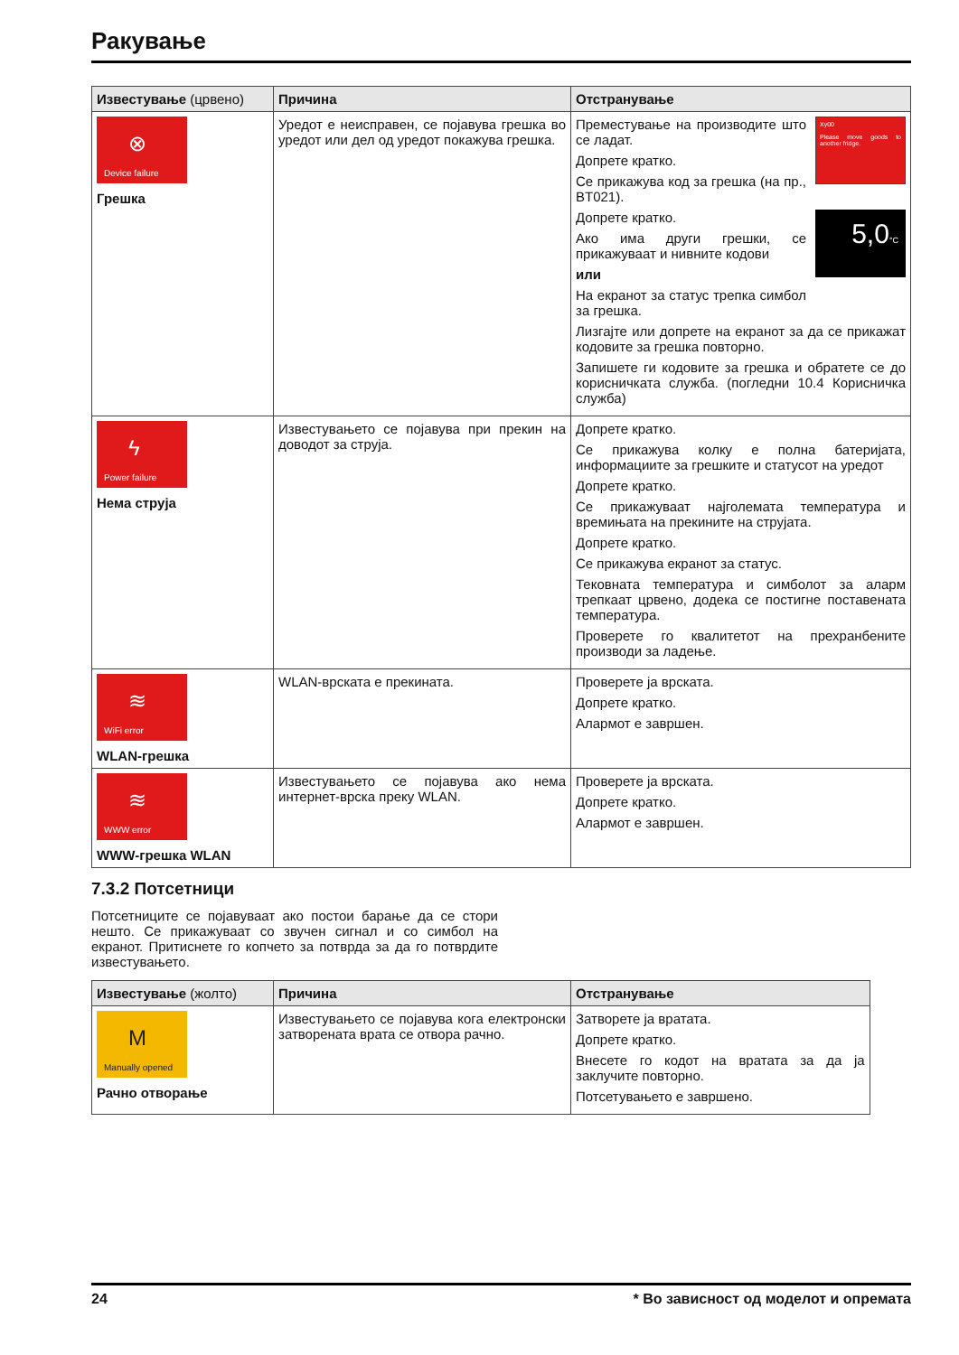Ракување
| Известување (црвено) | Причина | Отстранување |
| --- | --- | --- |
| ⊗ Device failure Грешка | Уредот е неисправен, се појавува грешка во уредот или дел од уредот покажува грешка. | Преместување на производите што се ладат. Допрете кратко. Се прикажува код за грешка (на пр., BT021). Xy00 Please move goods to another fridge. Допрете кратко. Ако има други грешки, се прикажуваат и нивните кодови или На екранот за статус трепка симбол за грешка. 5,0 °C Лизгајте или допрете на екранот за да се прикажат кодовите за грешка повторно. Запишете ги кодовите за грешка и обратете се до корисничката служба. (погледни 10.4 Корисничка служба) |
| ϟ Power failure Нема струја | Известувањето се појавува при прекин на доводот за струја. | Допрете кратко. Се прикажува колку е полна батеријата, информациите за грешките и статусот на уредот Допрете кратко. Се прикажуваат најголемата температура и времињата на прекините на струјата. Допрете кратко. Се прикажува екранот за статус. Тековната температура и симболот за аларм трепкаат црвено, додека се постигне поставената температура. Проверете го квалитетот на прехранбените производи за ладење. |
| ≋ WiFi error WLAN-грешка | WLAN-врската е прекината. | Проверете ја врската. Допрете кратко. Алармот е завршен. |
| ≋ WWW error WWW-грешка WLAN | Известувањето се појавува ако нема интернет-врска преку WLAN. | Проверете ја врската. Допрете кратко. Алармот е завршен. |
7.3.2 Потсетници
Потсетниците се појавуваат ако постои барање да се стори нешто. Се прикажуваат со звучен сигнал и со симбол на екранот. Притиснете го копчето за потврда за да го потврдите известувањето.
| Известување (жолто) | Причина | Отстранување |
| --- | --- | --- |
| M Manually opened Рачно отворање | Известувањето се појавува кога електронски затворената врата се отвора рачно. | Затворете ја вратата. Допрете кратко. Внесете го кодот на вратата за да ја заклучите повторно. Потсетувањето е завршено. |
24 * Во зависност од моделот и опремата